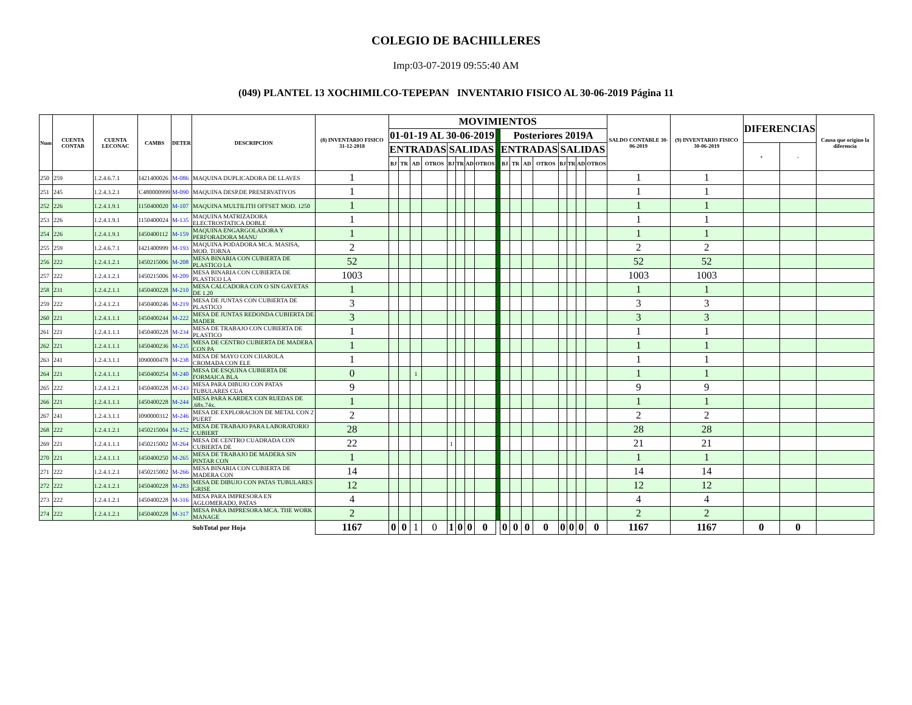COLEGIO DE BACHILLERES
Imp:03-07-2019 09:55:40 AM
(049) PLANTEL 13 XOCHIMILCO-TEPEPAN INVENTARIO FISICO AL 30-06-2019 Página 11
| Num | CUENTA CONTAB | CUENTA LECONAC | CAMBS | DETER | DESCRIPCION | (8) INVENTARIO FISICO 31-12-2018 | MOVIMIENTOS | | | | | | | | | | | | | | | | | SALDO CONTABLE 30-06-2019 | (9) INVENTARIO FISICO 30-06-2019 | DIFERENCIAS | | Causa que origino la diferencia |
| --- | --- | --- | --- | --- | --- | --- | --- | --- | --- | --- | --- | --- | --- | --- | --- | --- | --- | --- | --- | --- | --- | --- | --- | --- | --- | --- | --- | --- |
| | | | | | | | 01-01-19 AL 30-06-2019 | | | | | | | | | Posteriores 2019A | | | | | | | | | | | | |
| | | | | | | | ENTRADAS | | | | SALIDAS | | | | | ENTRADAS | | | | SALIDAS | | | | | | + | - | |
| | | | | | | | BJ | TR | AD | OTROS | BJ | TR | AD | OTROS | | BJ | TR | AD | OTROS | BJ | TR | AD | OTROS | | | | | |
| 250 | 259 | 1.2.4.6.7.1 | I421400026 | M-086 | MAQUINA DUPLICADORA DE LLAVES | 1 | | | | | | | | | | | | | | | | | | 1 | 1 | | | |
| 251 | 245 | 1.2.4.3.2.1 | C480000999 | M-090 | MAQUINA DESP.DE PRESERVATIVOS | 1 | | | | | | | | | | | | | | | | | | 1 | 1 | | | |
| 252 | 226 | 1.2.4.1.9.1 | I150400020 | M-107 | MAQUINA MULTILITH OFFSET MOD. 1250 | 1 | | | | | | | | | | | | | | | | | | 1 | 1 | | | |
| 253 | 226 | 1.2.4.1.9.1 | I150400024 | M-135 | MAQUINA MATRIZADORA ELECTROSTATICA DOBLE | 1 | | | | | | | | | | | | | | | | | | 1 | 1 | | | |
| 254 | 226 | 1.2.4.1.9.1 | I450400112 | M-159 | MAQUINA ENGARGOLADORA Y PERFORADORA MANU | 1 | | | | | | | | | | | | | | | | | | 1 | 1 | | | |
| 255 | 259 | 1.2.4.6.7.1 | I421400999 | M-193 | MAQUINA PODADORA MCA. MASISA, MOD. TORNA | 2 | | | | | | | | | | | | | | | | | | 2 | 2 | | | |
| 256 | 222 | 1.2.4.1.2.1 | I450215006 | M-208 | MESA BINARIA CON CUBIERTA DE PLASTICO LA | 52 | | | | | | | | | | | | | | | | | | 52 | 52 | | | |
| 257 | 222 | 1.2.4.1.2.1 | I450215006 | M-209 | MESA BINARIA CON CUBIERTA DE PLASTICO LA | 1003 | | | | | | | | | | | | | | | | | | 1003 | 1003 | | | |
| 258 | 231 | 1.2.4.2.1.1 | I450400228 | M-210 | MESA CALCADORA CON O SIN GAVETAS DE 1.20 | 1 | | | | | | | | | | | | | | | | | | 1 | 1 | | | |
| 259 | 222 | 1.2.4.1.2.1 | I450400246 | M-219 | MESA DE JUNTAS CON CUBIERTA DE PLASTICO | 3 | | | | | | | | | | | | | | | | | | 3 | 3 | | | |
| 260 | 221 | 1.2.4.1.1.1 | I450400244 | M-222 | MESA DE JUNTAS REDONDA CUBIERTA DE MADER | 3 | | | | | | | | | | | | | | | | | | 3 | 3 | | | |
| 261 | 221 | 1.2.4.1.1.1 | I450400228 | M-234 | MESA DE TRABAJO CON CUBIERTA DE PLASTICO | 1 | | | | | | | | | | | | | | | | | | 1 | 1 | | | |
| 262 | 221 | 1.2.4.1.1.1 | I450400236 | M-235 | MESA DE CENTRO CUBIERTA DE MADERA CON PA | 1 | | | | | | | | | | | | | | | | | | 1 | 1 | | | |
| 263 | 241 | 1.2.4.3.1.1 | I090000478 | M-238 | MESA DE MAYO CON CHAROLA CROMADA CON ELE | 1 | | | | | | | | | | | | | | | | | | 1 | 1 | | | |
| 264 | 221 | 1.2.4.1.1.1 | I450400254 | M-240 | MESA DE ESQUINA CUBIERTA DE FORMAICA BLA | 0 | | | 1 | | | | | | | | | | | | | | | 1 | 1 | | | |
| 265 | 222 | 1.2.4.1.2.1 | I450400228 | M-243 | MESA PARA DIBUJO CON PATAS TUBULARES CUA | 9 | | | | | | | | | | | | | | | | | | 9 | 9 | | | |
| 266 | 221 | 1.2.4.1.1.1 | I450400228 | M-244 | MESA PARA KARDEX CON RUEDAS DE .68x.74x. | 1 | | | | | | | | | | | | | | | | | | 1 | 1 | | | |
| 267 | 241 | 1.2.4.3.1.1 | I090000312 | M-246 | MESA DE EXPLORACION DE METAL CON 2 PUERT | 2 | | | | | | | | | | | | | | | | | | 2 | 2 | | | |
| 268 | 222 | 1.2.4.1.2.1 | I450215004 | M-252 | MESA DE TRABAJO PARA LABORATORIO CUBIERT | 28 | | | | | | | | | | | | | | | | | | 28 | 28 | | | |
| 269 | 221 | 1.2.4.1.1.1 | I450215002 | M-264 | MESA DE CENTRO CUADRADA CON CUBIERTA DE | 22 | | | | | 1 | | | | | | | | | | | | | 21 | 21 | | | |
| 270 | 221 | 1.2.4.1.1.1 | I450400250 | M-265 | MESA DE TRABAJO DE MADERA SIN PINTAR CON | 1 | | | | | | | | | | | | | | | | | | 1 | 1 | | | |
| 271 | 222 | 1.2.4.1.2.1 | I450215002 | M-266 | MESA BINARIA CON CUBIERTA DE MADERA CON | 14 | | | | | | | | | | | | | | | | | | 14 | 14 | | | |
| 272 | 222 | 1.2.4.1.2.1 | I450400228 | M-283 | MESA DE DIBUJO CON PATAS TUBULARES GRISE | 12 | | | | | | | | | | | | | | | | | | 12 | 12 | | | |
| 273 | 222 | 1.2.4.1.2.1 | I450400228 | M-316 | MESA PARA IMPRESORA EN AGLOMERADO, PATAS | 4 | | | | | | | | | | | | | | | | | | 4 | 4 | | | |
| 274 | 222 | 1.2.4.1.2.1 | I450400228 | M-317 | MESA PARA IMPRESORA MCA. THE WORK MANAGE | 2 | | | | | | | | | | | | | | | | | | 2 | 2 | | | |
| | | | | | SubTotal por Hoja | 1167 | 0 | 0 | 1 | 0 | 1 | 0 | 0 | 0 | | 0 | 0 | 0 | 0 | 0 | 0 | 0 | 0 | 1167 | 1167 | 0 | 0 | |